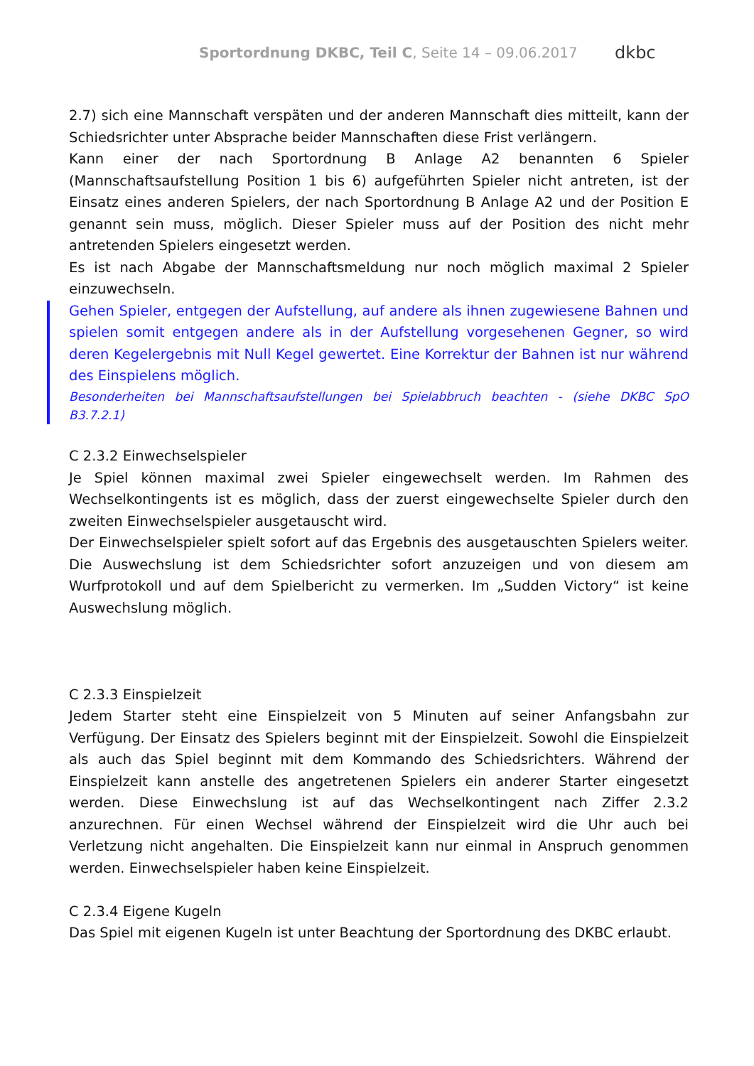Sportordnung DKBC, Teil C, Seite 14 – 09.06.2017
dkbc
2.7) sich eine Mannschaft verspäten und der anderen Mannschaft dies mitteilt, kann der Schiedsrichter unter Absprache beider Mannschaften diese Frist verlängern.
Kann einer der nach Sportordnung B Anlage A2 benannten 6 Spieler (Mannschaftsaufstellung Position 1 bis 6) aufgeführten Spieler nicht antreten, ist der Einsatz eines anderen Spielers, der nach Sportordnung B Anlage A2 und der Position E genannt sein muss, möglich. Dieser Spieler muss auf der Position des nicht mehr antretenden Spielers eingesetzt werden.
Es ist nach Abgabe der Mannschaftsmeldung nur noch möglich maximal 2 Spieler einzuwechseln.
Gehen Spieler, entgegen der Aufstellung, auf andere als ihnen zugewiesene Bahnen und spielen somit entgegen andere als in der Aufstellung vorgesehenen Gegner, so wird deren Kegelergebnis mit Null Kegel gewertet. Eine Korrektur der Bahnen ist nur während des Einspielens möglich.
Besonderheiten bei Mannschaftsaufstellungen bei Spielabbruch beachten - (siehe DKBC SpO B3.7.2.1)
C 2.3.2 Einwechselspieler
Je Spiel können maximal zwei Spieler eingewechselt werden. Im Rahmen des Wechselkontingents ist es möglich, dass der zuerst eingewechselte Spieler durch den zweiten Einwechselspieler ausgetauscht wird.
Der Einwechselspieler spielt sofort auf das Ergebnis des ausgetauschten Spielers weiter. Die Auswechslung ist dem Schiedsrichter sofort anzuzeigen und von diesem am Wurfprotokoll und auf dem Spielbericht zu vermerken. Im „Sudden Victory“ ist keine Auswechslung möglich.
C 2.3.3 Einspielzeit
Jedem Starter steht eine Einspielzeit von 5 Minuten auf seiner Anfangsbahn zur Verfügung. Der Einsatz des Spielers beginnt mit der Einspielzeit. Sowohl die Einspielzeit als auch das Spiel beginnt mit dem Kommando des Schiedsrichters. Während der Einspielzeit kann anstelle des angetretenen Spielers ein anderer Starter eingesetzt werden. Diese Einwechslung ist auf das Wechselkontingent nach Ziffer 2.3.2 anzurechnen. Für einen Wechsel während der Einspielzeit wird die Uhr auch bei Verletzung nicht angehalten. Die Einspielzeit kann nur einmal in Anspruch genommen werden. Einwechselspieler haben keine Einspielzeit.
C 2.3.4 Eigene Kugeln
Das Spiel mit eigenen Kugeln ist unter Beachtung der Sportordnung des DKBC erlaubt.